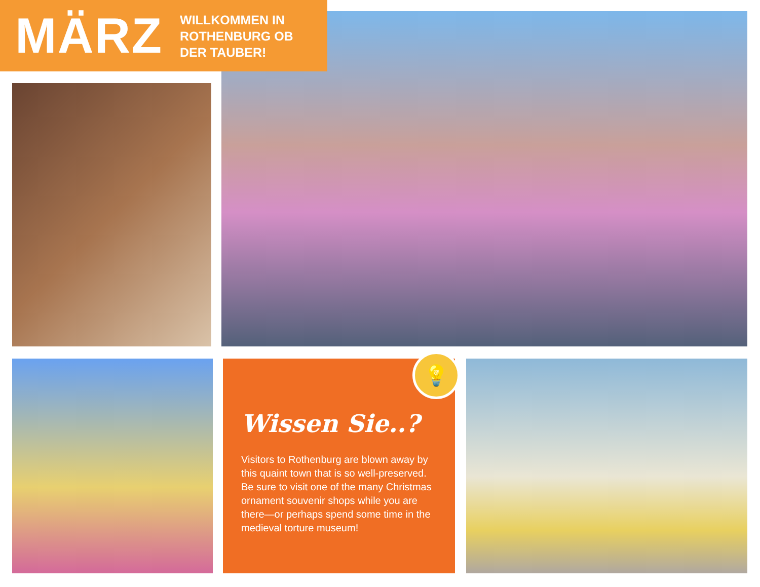MÄRZ
WILLKOMMEN IN
ROTHENBURG OB
DER TAUBER!
Wissen Sie..?
Visitors to Rothenburg are blown away by this quaint town that is so well-preserved. Be sure to visit one of the many Christmas ornament souvenir shops while you are there—or perhaps spend some time in the medieval torture museum!
💡